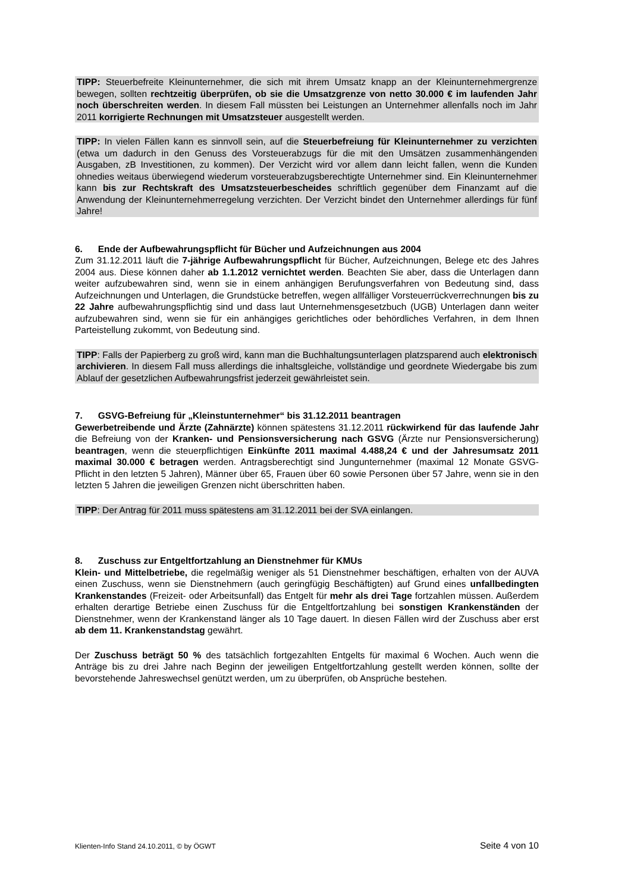TIPP: Steuerbefreite Kleinunternehmer, die sich mit ihrem Umsatz knapp an der Kleinunternehmergrenze bewegen, sollten rechtzeitig überprüfen, ob sie die Umsatzgrenze von netto 30.000 € im laufenden Jahr noch überschreiten werden. In diesem Fall müssten bei Leistungen an Unternehmer allenfalls noch im Jahr 2011 korrigierte Rechnungen mit Umsatzsteuer ausgestellt werden.
TIPP: In vielen Fällen kann es sinnvoll sein, auf die Steuerbefreiung für Kleinunternehmer zu verzichten (etwa um dadurch in den Genuss des Vorsteuerabzugs für die mit den Umsätzen zusammenhängenden Ausgaben, zB Investitionen, zu kommen). Der Verzicht wird vor allem dann leicht fallen, wenn die Kunden ohnedies weitaus überwiegend wiederum vorsteuerabzugsberechtigte Unternehmer sind. Ein Kleinunternehmer kann bis zur Rechtskraft des Umsatzsteuerbescheides schriftlich gegenüber dem Finanzamt auf die Anwendung der Kleinunternehmerregelung verzichten. Der Verzicht bindet den Unternehmer allerdings für fünf Jahre!
6. Ende der Aufbewahrungspflicht für Bücher und Aufzeichnungen aus 2004
Zum 31.12.2011 läuft die 7-jährige Aufbewahrungspflicht für Bücher, Aufzeichnungen, Belege etc des Jahres 2004 aus. Diese können daher ab 1.1.2012 vernichtet werden. Beachten Sie aber, dass die Unterlagen dann weiter aufzubewahren sind, wenn sie in einem anhängigen Berufungsverfahren von Bedeutung sind, dass Aufzeichnungen und Unterlagen, die Grundstücke betreffen, wegen allfälliger Vorsteuerrückverrechnungen bis zu 22 Jahre aufbewahrungspflichtig sind und dass laut Unternehmensgesetzbuch (UGB) Unterlagen dann weiter aufzubewahren sind, wenn sie für ein anhängiges gerichtliches oder behördliches Verfahren, in dem Ihnen Parteistellung zukommt, von Bedeutung sind.
TIPP: Falls der Papierberg zu groß wird, kann man die Buchhaltungsunterlagen platzsparend auch elektronisch archivieren. In diesem Fall muss allerdings die inhaltsgleiche, vollständige und geordnete Wiedergabe bis zum Ablauf der gesetzlichen Aufbewahrungsfrist jederzeit gewährleistet sein.
7. GSVG-Befreiung für „Kleinstunternehmer“ bis 31.12.2011 beantragen
Gewerbetreibende und Ärzte (Zahnärzte) können spätestens 31.12.2011 rückwirkend für das laufende Jahr die Befreiung von der Kranken- und Pensionsversicherung nach GSVG (Ärzte nur Pensionsversicherung) beantragen, wenn die steuerpflichtigen Einkünfte 2011 maximal 4.488,24 € und der Jahresumsatz 2011 maximal 30.000 € betragen werden. Antragsberechtigt sind Jungunternehmer (maximal 12 Monate GSVG-Pflicht in den letzten 5 Jahren), Männer über 65, Frauen über 60 sowie Personen über 57 Jahre, wenn sie in den letzten 5 Jahren die jeweiligen Grenzen nicht überschritten haben.
TIPP: Der Antrag für 2011 muss spätestens am 31.12.2011 bei der SVA einlangen.
8. Zuschuss zur Entgeltfortzahlung an Dienstnehmer für KMUs
Klein- und Mittelbetriebe, die regelmäßig weniger als 51 Dienstnehmer beschäftigen, erhalten von der AUVA einen Zuschuss, wenn sie Dienstnehmern (auch geringfügig Beschäftigten) auf Grund eines unfallbedingten Krankenstandes (Freizeit- oder Arbeitsunfall) das Entgelt für mehr als drei Tage fortzahlen müssen. Außerdem erhalten derartige Betriebe einen Zuschuss für die Entgeltfortzahlung bei sonstigen Krankenständen der Dienstnehmer, wenn der Krankenstand länger als 10 Tage dauert. In diesen Fällen wird der Zuschuss aber erst ab dem 11. Krankenstandstag gewährt.
Der Zuschuss beträgt 50 % des tatsächlich fortgezahlten Entgelts für maximal 6 Wochen. Auch wenn die Anträge bis zu drei Jahre nach Beginn der jeweiligen Entgeltfortzahlung gestellt werden können, sollte der bevorstehende Jahreswechsel genützt werden, um zu überprüfen, ob Ansprüche bestehen.
Klienten-Info Stand 24.10.2011, © by ÖGWT Seite 4 von 10